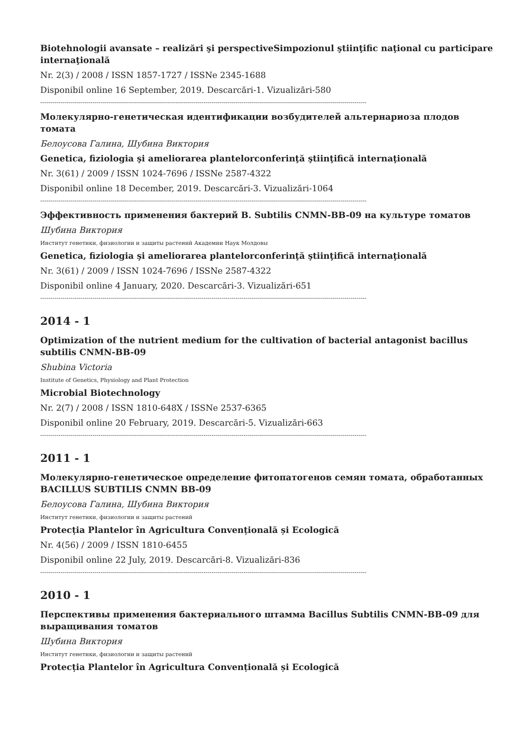Biotehnologii avansate – realizări şi perspectiveSimpozionul ştiinţific naţional cu participare internaţională
Nr. 2(3) / 2008 / ISSN 1857-1727 / ISSNe 2345-1688
Disponibil online 16 September, 2019. Descarcări-1. Vizualizări-580
------------------------------------------------------------------------------------------------------------------------------------------------------------------
Молекулярно-генетическая идентификации возбудителей альтернариоза плодов томата
Белоусова Галина, Шубина Виктория
Genetica, fiziologia şi ameliorarea plantelorconferinţă ştiinţifică internaţională
Nr. 3(61) / 2009 / ISSN 1024-7696 / ISSNe 2587-4322
Disponibil online 18 December, 2019. Descarcări-3. Vizualizări-1064
------------------------------------------------------------------------------------------------------------------------------------------------------------------
Эффективность применения бактерий B. Subtilis CNMN-BB-09 на культуре томатов
Шубина Виктория
Институт генетики, физиологии и защиты растений Академии Наук Молдовы
Genetica, fiziologia şi ameliorarea plantelorconferinţă ştiinţifică internaţională
Nr. 3(61) / 2009 / ISSN 1024-7696 / ISSNe 2587-4322
Disponibil online 4 January, 2020. Descarcări-3. Vizualizări-651
------------------------------------------------------------------------------------------------------------------------------------------------------------------
2014 - 1
Optimization of the nutrient medium for the cultivation of bacterial antagonist bacillus subtilis CNMN-BB-09
Shubina Victoria
Institute of Genetics, Physiology and Plant Protection
Microbial Biotechnology
Nr. 2(7) / 2008 / ISSN 1810-648X / ISSNe 2537-6365
Disponibil online 20 February, 2019. Descarcări-5. Vizualizări-663
------------------------------------------------------------------------------------------------------------------------------------------------------------------
2011 - 1
Молекулярно-генетическое определение фитопатогенов семян томата, обработанных BACILLUS SUBTILIS CNMN BB-09
Белоусова Галина, Шубина Виктория
Институт генетики, физиологии и защиты растений
Protecția Plantelor în Agricultura Convențională și Ecologică
Nr. 4(56) / 2009 / ISSN 1810-6455
Disponibil online 22 July, 2019. Descarcări-8. Vizualizări-836
------------------------------------------------------------------------------------------------------------------------------------------------------------------
2010 - 1
Перспективы применения бактериального штамма Bacillus Subtilis CNMN-BB-09 для выращивания томатов
Шубина Виктория
Институт генетики, физиологии и защиты растений
Protecția Plantelor în Agricultura Convențională și Ecologică